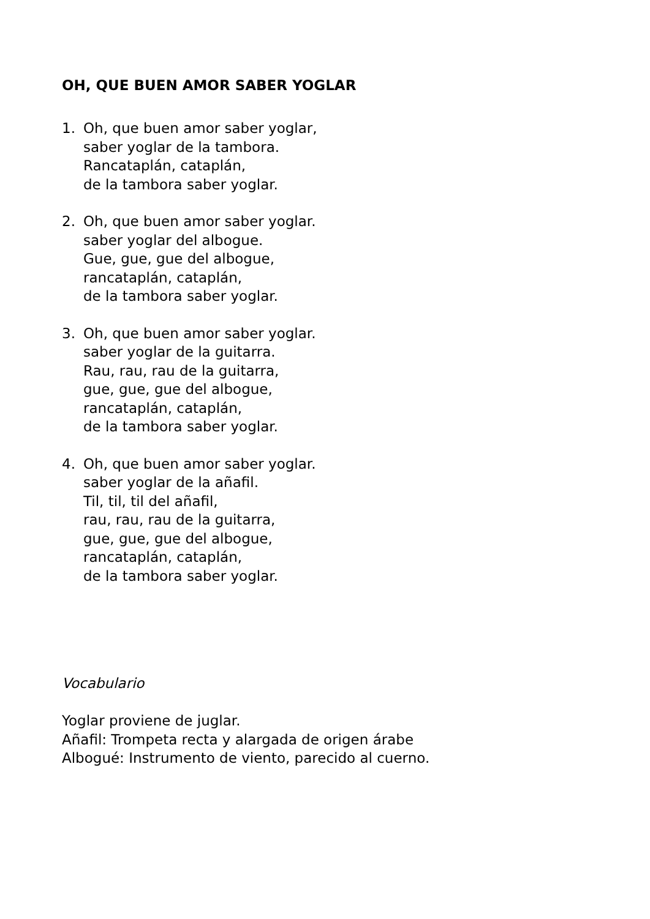OH, QUE BUEN AMOR SABER YOGLAR
1. Oh, que buen amor saber yoglar,
saber yoglar de la tambora.
Rancataplán, cataplán,
de la tambora saber yoglar.
2. Oh, que buen amor saber yoglar.
saber yoglar del albogue.
Gue, gue, gue del albogue,
rancataplán, cataplán,
de la tambora saber yoglar.
3. Oh, que buen amor saber yoglar.
saber yoglar de la guitarra.
Rau, rau, rau de la guitarra,
gue, gue, gue del albogue,
rancataplán, cataplán,
de la tambora saber yoglar.
4. Oh, que buen amor saber yoglar.
saber yoglar de la añafil.
Til, til, til del añafil,
rau, rau, rau de la guitarra,
gue, gue, gue del albogue,
rancataplán, cataplán,
de la tambora saber yoglar.
Vocabulario
Yoglar proviene de juglar.
Añafil: Trompeta recta y alargada de origen árabe
Albogué: Instrumento de viento, parecido al cuerno.